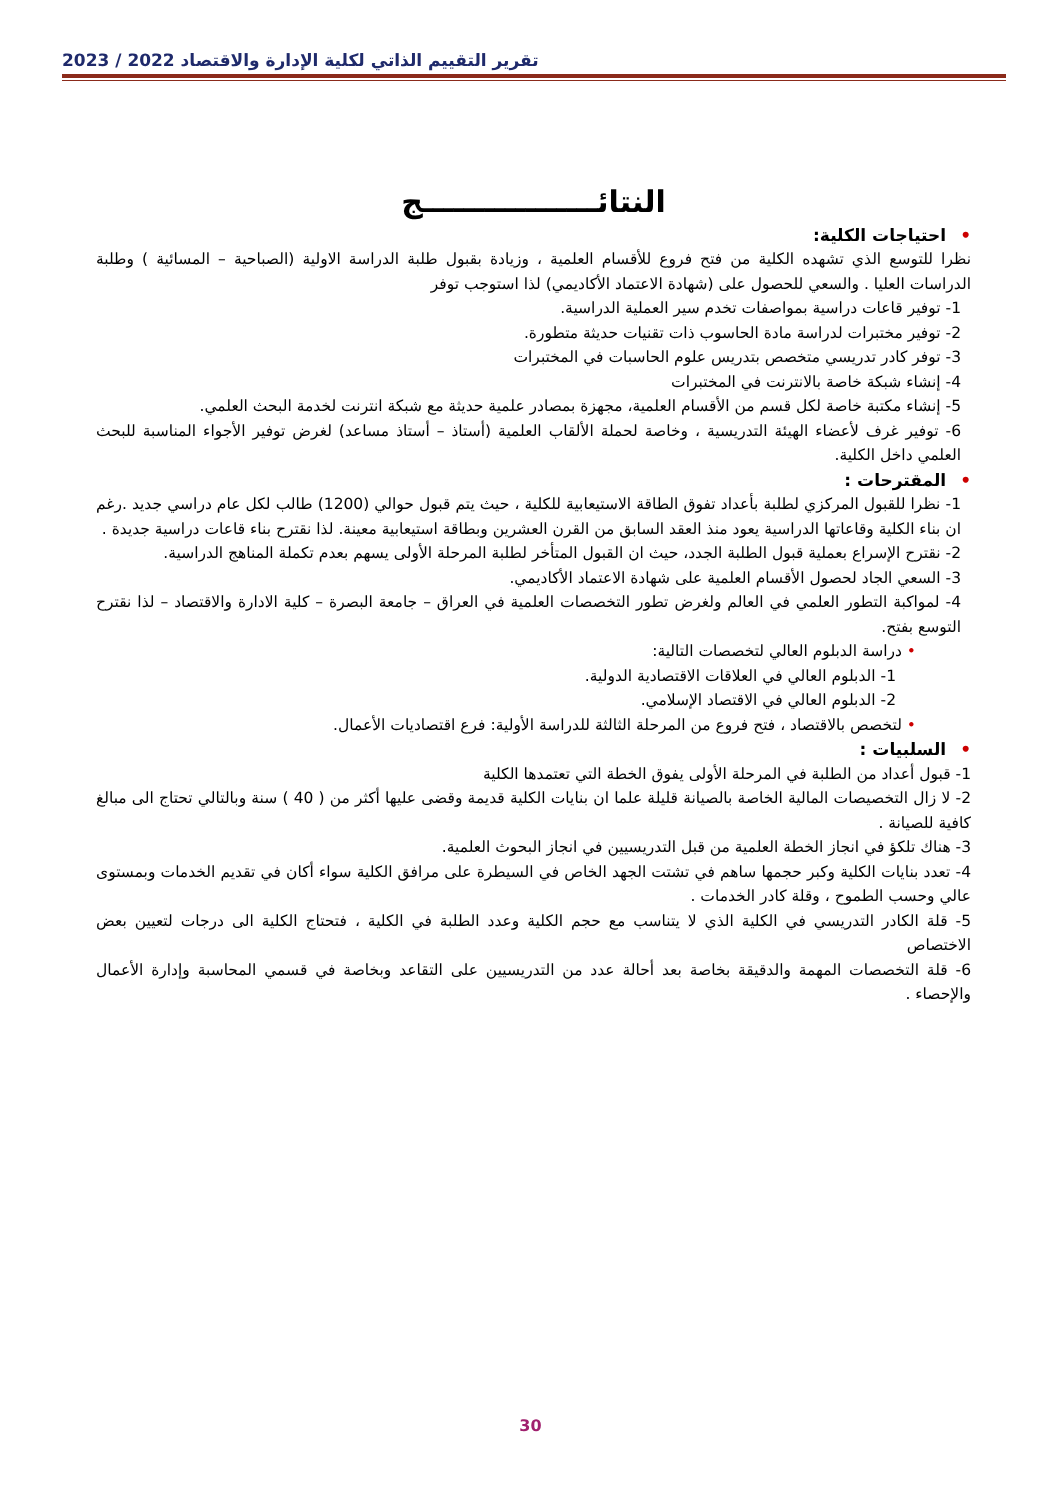تقرير التقييم الذاتي لكلية الإدارة والاقتصاد 2022 / 2023
النتائـــــــــــــــــج
•احتياجات الكلية:
نظرا للتوسع الذي تشهده الكلية من فتح فروع للأقسام العلمية ، وزيادة بقبول طلبة الدراسة الاولية (الصباحية – المسائية ) وطلبة الدراسات العليا . والسعي للحصول على (شهادة الاعتماد الأكاديمي) لذا استوجب توفر
1- توفير قاعات دراسية بمواصفات تخدم سير العملية الدراسية.
2- توفير مختبرات لدراسة مادة الحاسوب ذات تقنيات حديثة متطورة.
3- توفر كادر تدريسي متخصص بتدريس علوم الحاسبات في المختبرات
4- إنشاء شبكة خاصة بالانترنت في المختبرات
5- إنشاء مكتبة خاصة لكل قسم من الأقسام العلمية، مجهزة بمصادر علمية حديثة مع شبكة انترنت لخدمة البحث العلمي.
6- توفير غرف لأعضاء الهيئة التدريسية ، وخاصة لحملة الألقاب العلمية (أستاذ – أستاذ مساعد) لغرض توفير الأجواء المناسبة للبحث العلمي داخل الكلية.
•المقترحات :
1- نظرا للقبول المركزي لطلبة بأعداد تفوق الطاقة الاستيعابية للكلية ، حيث يتم قبول حوالي (1200) طالب لكل عام دراسي جديد .رغم ان بناء الكلية وقاعاتها الدراسية يعود منذ العقد السابق من القرن العشرين وبطاقة استيعابية معينة. لذا نقترح بناء قاعات دراسية جديدة .
2- نقترح الإسراع بعملية قبول الطلبة الجدد، حيث ان القبول المتأخر لطلبة المرحلة الأولى يسهم بعدم تكملة المناهج الدراسية.
3- السعي الجاد لحصول الأقسام العلمية على شهادة الاعتماد الأكاديمي.
4- لمواكبة التطور العلمي في العالم ولغرض تطور التخصصات العلمية في العراق – جامعة البصرة – كلية الادارة والاقتصاد – لذا نقترح التوسع بفتح.
• دراسة الدبلوم العالي لتخصصات التالية:
1- الدبلوم العالي في العلاقات الاقتصادية الدولية.
2- الدبلوم العالي في الاقتصاد الإسلامي.
• لتخصص بالاقتصاد ، فتح فروع من المرحلة الثالثة للدراسة الأولية: فرع اقتصاديات الأعمال.
•السلبيات :
1- قبول أعداد من الطلبة في المرحلة الأولى يفوق الخطة التي تعتمدها الكلية
2- لا زال التخصيصات المالية الخاصة بالصيانة قليلة علما ان بنايات الكلية قديمة وقضى عليها أكثر من ( 40 ) سنة وبالتالي تحتاج الى مبالغ كافية للصيانة .
3- هناك تلكؤ في انجاز الخطة العلمية من قبل التدريسيين في انجاز البحوث العلمية.
4- تعدد بنايات الكلية وكبر حجمها ساهم في تشتت الجهد الخاص في السيطرة على مرافق الكلية سواء أكان في تقديم الخدمات وبمستوى عالي وحسب الطموح ، وقلة كادر الخدمات .
5- قلة الكادر التدريسي في الكلية الذي لا يتناسب مع حجم الكلية وعدد الطلبة في الكلية ، فتحتاج الكلية الى درجات لتعيين بعض الاختصاص
6- قلة التخصصات المهمة والدقيقة بخاصة بعد أحالة عدد من التدريسيين على التقاعد وبخاصة في قسمي المحاسبة وإدارة الأعمال والإحصاء .
30